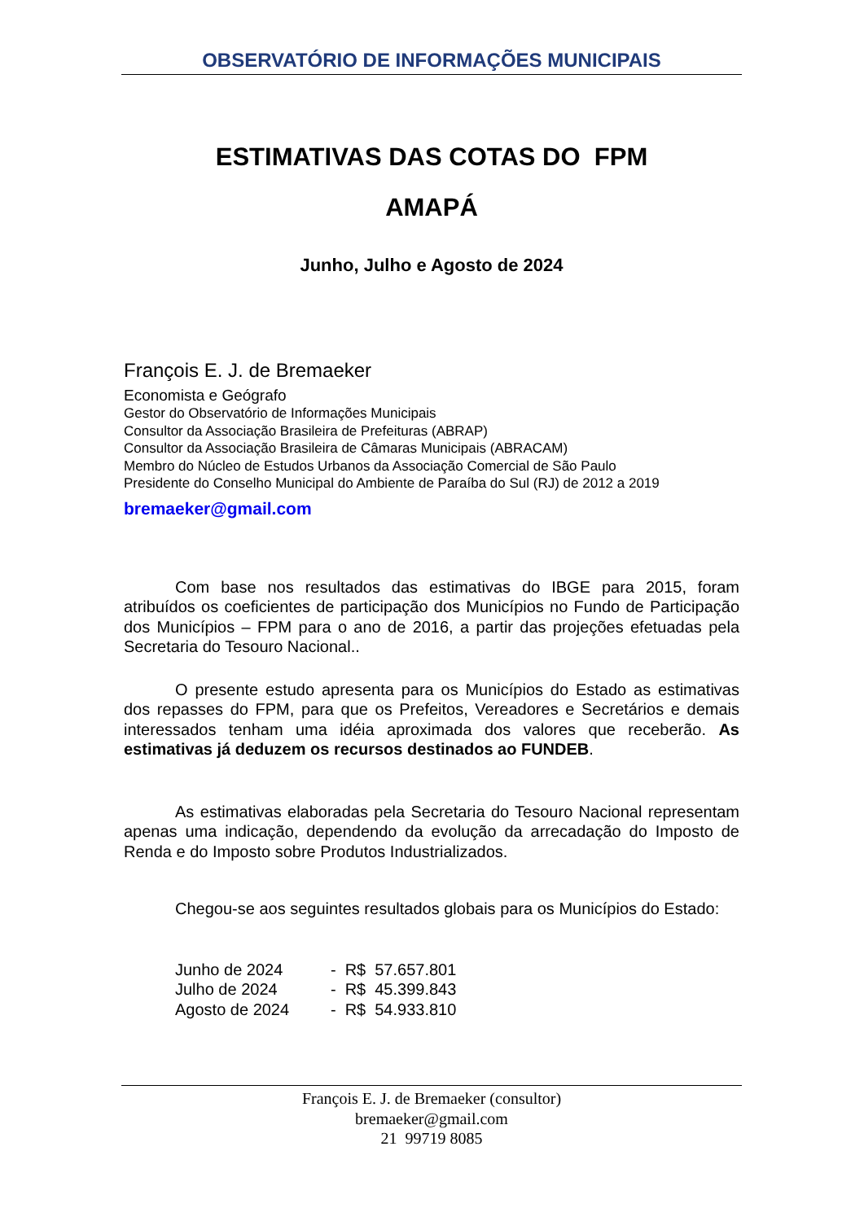OBSERVATÓRIO DE INFORMAÇÕES MUNICIPAIS
ESTIMATIVAS DAS COTAS DO FPM
AMAPÁ
Junho, Julho e Agosto de 2024
François E. J. de Bremaeker
Economista e Geógrafo
Gestor do Observatório de Informações Municipais
Consultor da Associação Brasileira de Prefeituras (ABRAP)
Consultor da Associação Brasileira de Câmaras Municipais (ABRACAM)
Membro do Núcleo de Estudos Urbanos da Associação Comercial de São Paulo
Presidente do Conselho Municipal do Ambiente de Paraíba do Sul (RJ) de 2012 a 2019
bremaeker@gmail.com
Com base nos resultados das estimativas do IBGE para 2015, foram atribuídos os coeficientes de participação dos Municípios no Fundo de Participação dos Municípios – FPM para o ano de 2016, a partir das projeções efetuadas pela Secretaria do Tesouro Nacional..
O presente estudo apresenta para os Municípios do Estado as estimativas dos repasses do FPM, para que os Prefeitos, Vereadores e Secretários e demais interessados tenham uma idéia aproximada dos valores que receberão. As estimativas já deduzem os recursos destinados ao FUNDEB.
As estimativas elaboradas pela Secretaria do Tesouro Nacional representam apenas uma indicação, dependendo da evolução da arrecadação do Imposto de Renda e do Imposto sobre Produtos Industrializados.
Chegou-se aos seguintes resultados globais para os Municípios do Estado:
| Junho de 2024 | - | R$ | 57.657.801 |
| Julho de 2024 | - | R$ | 45.399.843 |
| Agosto de 2024 | - | R$ | 54.933.810 |
François E. J. de Bremaeker (consultor)
bremaeker@gmail.com
21 99719 8085